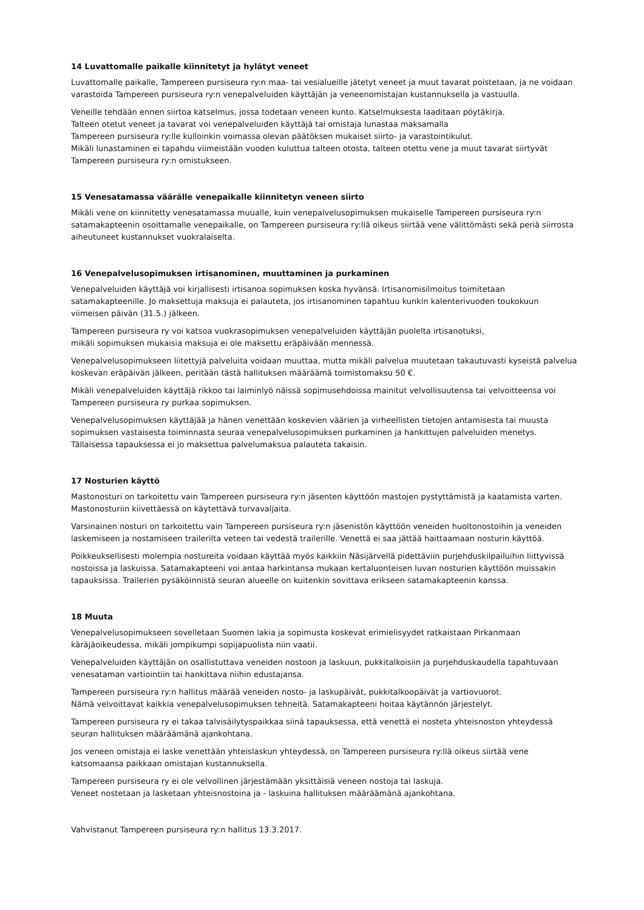14 Luvattomalle paikalle kiinnitetyt ja hylätyt veneet
Luvattomalle paikalle, Tampereen pursiseura ry:n maa- tai vesialueille jätetyt veneet ja muut tavarat poistetaan, ja ne voidaan varastoida Tampereen pursiseura ry:n venepalveluiden käyttäjän ja veneenomistajan kustannuksella ja vastuulla.
Veneille tehdään ennen siirtoa katselmus, jossa todetaan veneen kunto. Katselmuksesta laaditaan pöytäkirja.
Talteen otetut veneet ja tavarat voi venepalveluiden käyttäjä tai omistaja lunastaa maksamalla
Tampereen pursiseura ry:lle kulloinkin voimassa olevan päätöksen mukaiset siirto- ja varastointikulut.
Mikäli lunastaminen ei tapahdu viimeistään vuoden kuluttua talteen otosta, talteen otettu vene ja muut tavarat siirtyvät Tampereen pursiseura ry:n omistukseen.
15 Venesatamassa väärälle venepaikalle kiinnitetyn veneen siirto
Mikäli vene on kiinnitetty venesatamassa muualle, kuin venepalvelusopimuksen mukaiselle Tampereen pursiseura ry:n satamakapteenin osoittamalle venepaikalle, on Tampereen pursiseura ry:llä oikeus siirtää vene välittömästi sekä periä siirrosta aiheutuneet kustannukset vuokralaiselta.
16 Venepalvelusopimuksen irtisanominen, muuttaminen ja purkaminen
Venepalveluiden käyttäjä voi kirjallisesti irtisanoa sopimuksen koska hyvänsä. Irtisanomisilmoitus toimitetaan satamakapteenille. Jo maksettuja maksuja ei palauteta, jos irtisanominen tapahtuu kunkin kalenterivuoden toukokuun viimeisen päivän (31.5.) jälkeen.
Tampereen pursiseura ry voi katsoa vuokrasopimuksen venepalveluiden käyttäjän puolelta irtisanotuksi,
mikäli sopimuksen mukaisia maksuja ei ole maksettu eräpäivään mennessä.
Venepalvelusopimukseen liitettyjä palveluita voidaan muuttaa, mutta mikäli palvelua muutetaan takautuvasti kyseistä palvelua koskevan eräpäivän jälkeen, peritään tästä hallituksen määräämä toimistomaksu 50 €.
Mikäli venepalveluiden käyttäjä rikkoo tai laiminlyö näissä sopimusehdoissa mainitut velvollisuutensa tai velvoitteensa voi Tampereen pursiseura ry purkaa sopimuksen.
Venepalvelusopimuksen käyttäjää ja hänen venettään koskevien väärien ja virheellisten tietojen antamisesta tai muusta sopimuksen vastaisesta toiminnasta seuraa venepalvelusopimuksen purkaminen ja hankittujen palveluiden menetys. Tällaisessa tapauksessa ei jo maksettua palvelumaksua palauteta takaisin.
17 Nosturien käyttö
Mastonosturi on tarkoitettu vain Tampereen pursiseura ry:n jäsenten käyttöön mastojen pystyttämistä ja kaatamista varten. Mastonosturiin kiivettäessä on käytettävä turvavaljaita.
Varsinainen nosturi on tarkoitettu vain Tampereen pursiseura ry:n jäsenistön käyttöön veneiden huoltonostoihin ja veneiden laskemiseen ja nostamiseen trailerilta veteen tai vedestä trailerille. Venettä ei saa jättää haittaamaan nosturin käyttöä.
Poikkeuksellisesti molempia nostureita voidaan käyttää myös kaikkiin Näsijärvellä pidettäviin purjehduskilpailuihin liittyvissä nostoissa ja laskuissa. Satamakapteeni voi antaa harkintansa mukaan kertaluonteisen luvan nosturien käyttöön muissakin tapauksissa. Trailerien pysäköinnistä seuran alueelle on kuitenkin sovittava erikseen satamakapteenin kanssa.
18 Muuta
Venepalvelusopimukseen sovelletaan Suomen lakia ja sopimusta koskevat erimielisyydet ratkaistaan Pirkanmaan käräjäoikeudessa, mikäli jompikumpi sopijapuolista niin vaatii.
Venepalveluiden käyttäjän on osallistuttava veneiden nostoon ja laskuun, pukkitalkoisiin ja purjehduskaudella tapahtuvaan venesataman vartiointiin tai hankittava niihin edustajansa.
Tampereen pursiseura ry:n hallitus määrää veneiden nosto- ja laskupäivät, pukkitalkoopäivät ja vartiovuorot.
Nämä velvoittavat kaikkia venepalvelusopimuksen tehneitä. Satamakapteeni hoitaa käytännön järjestelyt.
Tampereen pursiseura ry ei takaa talvisäilytyspaikkaa siinä tapauksessa, että venettä ei nosteta yhteisnoston yhteydessä seuran hallituksen määräämänä ajankohtana.
Jos veneen omistaja ei laske venettään yhteislaskun yhteydessä, on Tampereen pursiseura ry:llä oikeus siirtää vene katsomaansa paikkaan omistajan kustannuksella.
Tampereen pursiseura ry ei ole velvollinen järjestämään yksittäisiä veneen nostoja tai laskuja.
Veneet nostetaan ja lasketaan yhteisnostoina ja - laskuina hallituksen määräämänä ajankohtana.
Vahvistanut Tampereen pursiseura ry:n hallitus 13.3.2017.